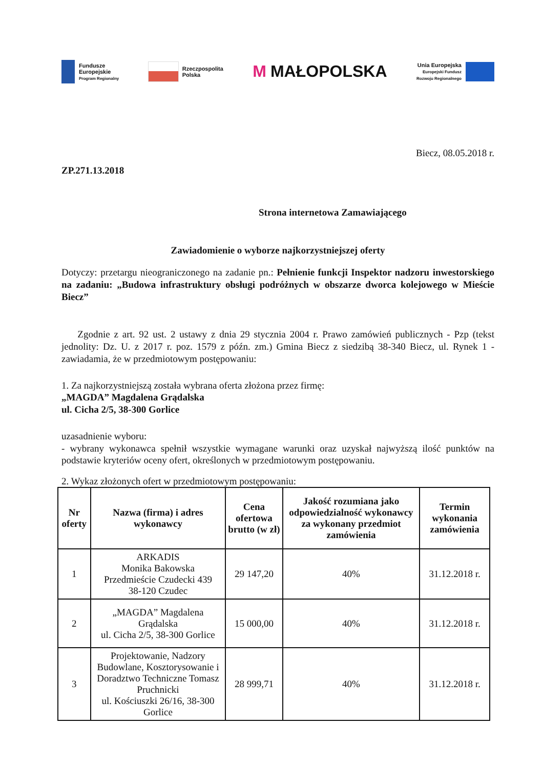Fundusze
Europejskie
Program Regionalny
Rzeczpospolita
Polska
M MAŁOPOLSKA
Unia Europejska
Europejski Fundusz
Rozwoju Regionalnego
Biecz, 08.05.2018 r.
ZP.271.13.2018
Strona internetowa Zamawiającego
Zawiadomienie o wyborze najkorzystniejszej oferty
Dotyczy: przetargu nieograniczonego na zadanie pn.: Pełnienie funkcji Inspektor nadzoru inwestorskiego na zadaniu: „Budowa infrastruktury obsługi podróżnych w obszarze dworca kolejowego w Mieście Biecz”
Zgodnie z art. 92 ust. 2 ustawy z dnia 29 stycznia 2004 r. Prawo zamówień publicznych - Pzp (tekst jednolity: Dz. U. z 2017 r. poz. 1579 z późn. zm.) Gmina Biecz z siedzibą 38-340 Biecz, ul. Rynek 1 - zawiadamia, że w przedmiotowym postępowaniu:
1. Za najkorzystniejszą została wybrana oferta złożona przez firmę:
„MAGDA” Magdalena Grądalska
ul. Cicha 2/5, 38-300 Gorlice
uzasadnienie wyboru:
- wybrany wykonawca spełnił wszystkie wymagane warunki oraz uzyskał najwyższą ilość punktów na podstawie kryteriów oceny ofert, określonych w przedmiotowym postępowaniu.
2. Wykaz złożonych ofert w przedmiotowym postępowaniu:
| Nr oferty | Nazwa (firma) i adres wykonawcy | Cena ofertowa brutto (w zł) | Jakość rozumiana jako odpowiedzialność wykonawcy za wykonany przedmiot zamówienia | Termin wykonania zamówienia |
| --- | --- | --- | --- | --- |
| 1 | ARKADIS Monika Bakowska Przedmieście Czudecki 439 38-120 Czudec | 29 147,20 | 40% | 31.12.2018 r. |
| 2 | „MAGDA” Magdalena Grądalska ul. Cicha 2/5, 38-300 Gorlice | 15 000,00 | 40% | 31.12.2018 r. |
| 3 | Projektowanie, Nadzory Budowlane, Kosztorysowanie i Doradztwo Techniczne Tomasz Pruchnicki ul. Kościuszki 26/16, 38-300 Gorlice | 28 999,71 | 40% | 31.12.2018 r. |